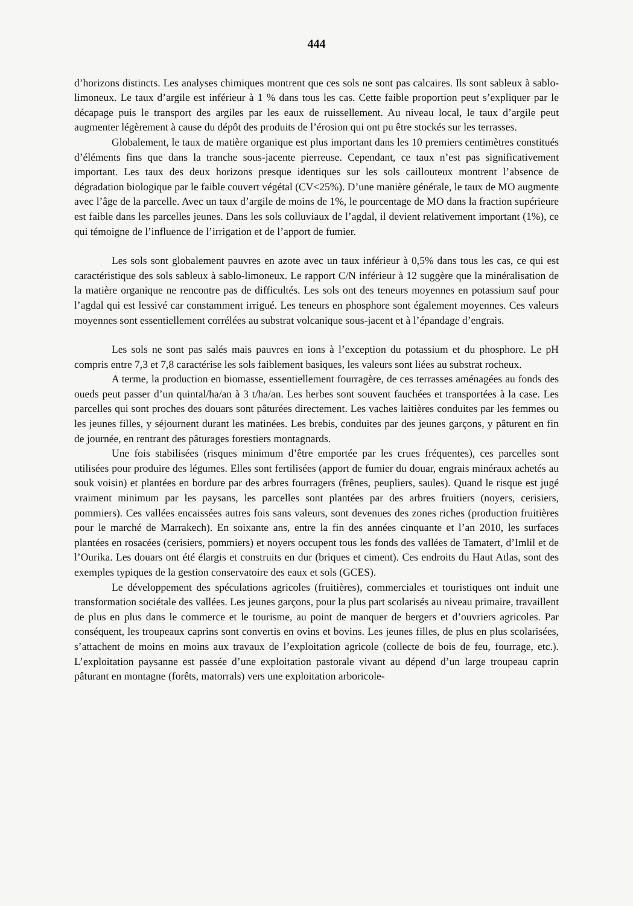444
d’horizons distincts. Les analyses chimiques montrent que ces sols ne sont pas calcaires. Ils sont sableux à sablo-limoneux. Le taux d’argile est inférieur à 1 % dans tous les cas. Cette faible proportion peut s’expliquer par le décapage puis le transport des argiles par les eaux de ruissellement. Au niveau local, le taux d’argile peut augmenter légèrement à cause du dépôt des produits de l’érosion qui ont pu être stockés sur les terrasses.
Globalement, le taux de matière organique est plus important dans les 10 premiers centimètres constitués d’éléments fins que dans la tranche sous-jacente pierreuse. Cependant, ce taux n’est pas significativement important. Les taux des deux horizons presque identiques sur les sols caillouteux montrent l’absence de dégradation biologique par le faible couvert végétal (CV<25%). D’une manière générale, le taux de MO augmente avec l’âge de la parcelle. Avec un taux d’argile de moins de 1%, le pourcentage de MO dans la fraction supérieure est faible dans les parcelles jeunes. Dans les sols colluviaux de l’agdal, il devient relativement important (1%), ce qui témoigne de l’influence de l’irrigation et de l’apport de fumier.
Les sols sont globalement pauvres en azote avec un taux inférieur à 0,5% dans tous les cas, ce qui est caractéristique des sols sableux à sablo-limoneux. Le rapport C/N inférieur à 12 suggère que la minéralisation de la matière organique ne rencontre pas de difficultés. Les sols ont des teneurs moyennes en potassium sauf pour l’agdal qui est lessivé car constamment irrigué. Les teneurs en phosphore sont également moyennes. Ces valeurs moyennes sont essentiellement corrélées au substrat volcanique sous-jacent et à l’épandage d’engrais.
Les sols ne sont pas salés mais pauvres en ions à l’exception du potassium et du phosphore. Le pH compris entre 7,3 et 7,8 caractérise les sols faiblement basiques, les valeurs sont liées au substrat rocheux.
A terme, la production en biomasse, essentiellement fourragère, de ces terrasses aménagées au fonds des oueds peut passer d’un quintal/ha/an à 3 t/ha/an. Les herbes sont souvent fauchées et transportées à la case. Les parcelles qui sont proches des douars sont pâturées directement. Les vaches laitières conduites par les femmes ou les jeunes filles, y séjournent durant les matinées. Les brebis, conduites par des jeunes garçons, y pâturent en fin de journée, en rentrant des pâturages forestiers montagnards.
Une fois stabilisées (risques minimum d’être emportée par les crues fréquentes), ces parcelles sont utilisées pour produire des légumes. Elles sont fertilisées (apport de fumier du douar, engrais minéraux achetés au souk voisin) et plantées en bordure par des arbres fourragers (frênes, peupliers, saules). Quand le risque est jugé vraiment minimum par les paysans, les parcelles sont plantées par des arbres fruitiers (noyers, cerisiers, pommiers). Ces vallées encaissées autres fois sans valeurs, sont devenues des zones riches (production fruitières pour le marché de Marrakech). En soixante ans, entre la fin des années cinquante et l’an 2010, les surfaces plantées en rosacées (cerisiers, pommiers) et noyers occupent tous les fonds des vallées de Tamatert, d’Imlil et de l’Ourika. Les douars ont été élargis et construits en dur (briques et ciment). Ces endroits du Haut Atlas, sont des exemples typiques de la gestion conservatoire des eaux et sols (GCES).
Le développement des spéculations agricoles (fruitières), commerciales et touristiques ont induit une transformation sociétale des vallées. Les jeunes garçons, pour la plus part scolarisés au niveau primaire, travaillent de plus en plus dans le commerce et le tourisme, au point de manquer de bergers et d’ouvriers agricoles. Par conséquent, les troupeaux caprins sont convertis en ovins et bovins. Les jeunes filles, de plus en plus scolarisées, s’attachent de moins en moins aux travaux de l’exploitation agricole (collecte de bois de feu, fourrage, etc.). L’exploitation paysanne est passée d’une exploitation pastorale vivant au dépend d’un large troupeau caprin pâturant en montagne (forêts, matorrals) vers une exploitation arboricole-